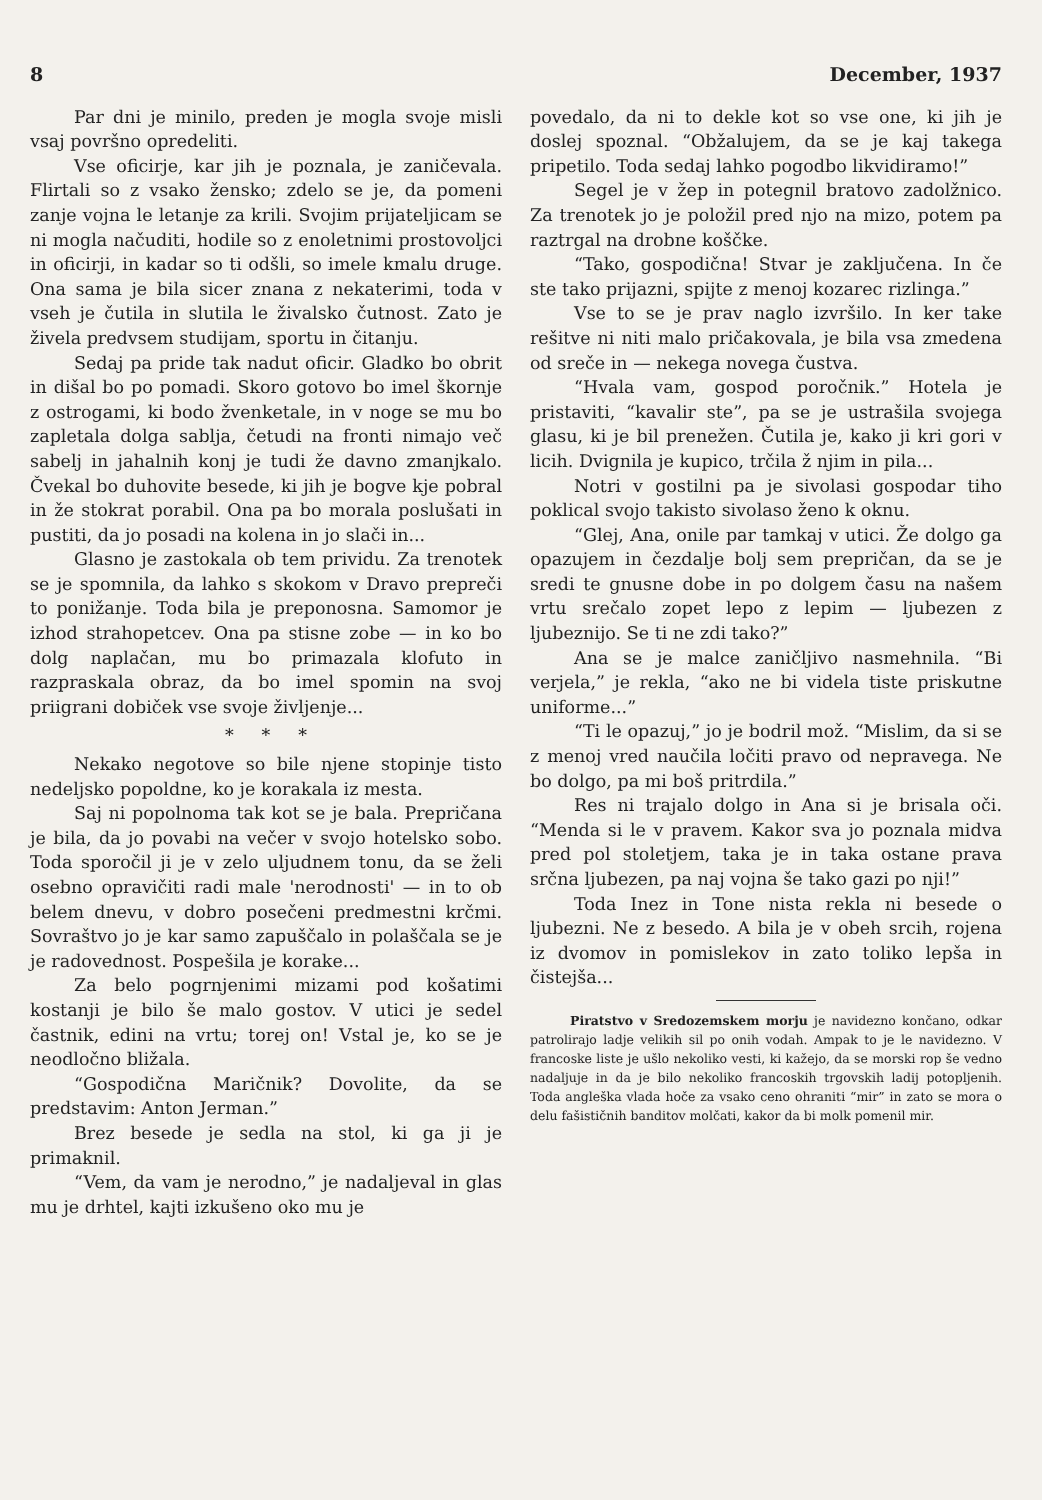8 December, 1937
Par dni je minilo, preden je mogla svoje misli vsaj površno opredeliti.
Vse oficirje, kar jih je poznala, je zaničevala. Flirtali so z vsako žensko; zdelo se je, da pomeni zanje vojna le letanje za krili. Svojim prijateljicam se ni mogla načuditi, hodile so z enoletnimi prostovoljci in oficirji, in kadar so ti odšli, so imele kmalu druge. Ona sama je bila sicer znana z nekaterimi, toda v vseh je čutila in slutila le živalsko čutnost. Zato je živela predvsem studijam, sportu in čitanju.
Sedaj pa pride tak nadut oficir. Gladko bo obrit in dišal bo po pomadi. Skoro gotovo bo imel škornje z ostrogami, ki bodo žvenketale, in v noge se mu bo zapletala dolga sablja, četudi na fronti nimajo več sabelj in jahalnih konj je tudi že davno zmanjkalo. Čvekal bo duhovite besede, ki jih je bogve kje pobral in že stokrat porabil. Ona pa bo morala poslušati in pustiti, da jo posadi na kolena in jo slači in...
Glasno je zastokala ob tem prividu. Za trenotek se je spomnila, da lahko s skokom v Dravo prepreči to ponižanje. Toda bila je preponosna. Samomor je izhod strahopetcev. Ona pa stisne zobe — in ko bo dolg naplačan, mu bo primazala klofuto in razpraskala obraz, da bo imel spomin na svoj priigrani dobiček vse svoje življenje...
* * *
Nekako negotove so bile njene stopinje tisto nedeljsko popoldne, ko je korakala iz mesta.
Saj ni popolnoma tak kot se je bala. Prepričana je bila, da jo povabi na večer v svojo hotelsko sobo. Toda sporočil ji je v zelo uljudnem tonu, da se želi osebno opravičiti radi male 'nerodnosti' — in to ob belem dnevu, v dobro posečeni predmestni krčmi. Sovraštvo jo je kar samo zapuščalo in polaščala se je je radovednost. Pospešila je korake...
Za belo pogrnjenimi mizami pod košatimi kostanji je bilo še malo gostov. V utici je sedel častnik, edini na vrtu; torej on! Vstal je, ko se je neodločno bližala.
“Gospodična Maričnik? Dovolite, da se predstavim: Anton Jerman.”
Brez besede je sedla na stol, ki ga ji je primaknil.
“Vem, da vam je nerodno,” je nadaljeval in glas mu je drhtel, kajti izkušeno oko mu je
povedalo, da ni to dekle kot so vse one, ki jih je doslej spoznal. “Obžalujem, da se je kaj takega pripetilo. Toda sedaj lahko pogodbo likvidiramo!”
Segel je v žep in potegnil bratovo zadolžnico. Za trenotek jo je položil pred njo na mizo, potem pa raztrgal na drobne koščke.
“Tako, gospodična! Stvar je zaključena. In če ste tako prijazni, spijte z menoj kozarec rizlinga.”
Vse to se je prav naglo izvršilo. In ker take rešitve ni niti malo pričakovala, je bila vsa zmedena od sreče in — nekega novega čustva.
“Hvala vam, gospod poročnik.” Hotela je pristaviti, “kavalir ste”, pa se je ustrašila svojega glasu, ki je bil prenežen. Čutila je, kako ji kri gori v licih. Dvignila je kupico, trčila ž njim in pila...
Notri v gostilni pa je sivolasi gospodar tiho poklical svojo takisto sivolaso ženo k oknu.
“Glej, Ana, onile par tamkaj v utici. Že dolgo ga opazujem in čezdalje bolj sem prepričan, da se je sredi te gnusne dobe in po dolgem času na našem vrtu srečalo zopet lepo z lepim — ljubezen z ljubeznijo. Se ti ne zdi tako?”
Ana se je malce zaničljivo nasmehnila. “Bi verjela,” je rekla, “ako ne bi videla tiste priskutne uniforme...”
“Ti le opazuj,” jo je bodril mož. “Mislim, da si se z menoj vred naučila ločiti pravo od nepravega. Ne bo dolgo, pa mi boš pritrdila.”
Res ni trajalo dolgo in Ana si je brisala oči. “Menda si le v pravem. Kakor sva jo poznala midva pred pol stoletjem, taka je in taka ostane prava srčna ljubezen, pa naj vojna še tako gazi po nji!”
Toda Inez in Tone nista rekla ni besede o ljubezni. Ne z besedo. A bila je v obeh srcih, rojena iz dvomov in pomislekov in zato toliko lepša in čistejša...
Piratstvo v Sredozemskem morju je navidezno končano, odkar patrolirajo ladje velikih sil po onih vodah. Ampak to je le navidezno. V francoske liste je ušlo nekoliko vesti, ki kažejo, da se morski rop še vedno nadaljuje in da je bilo nekoliko francoskih trgovskih ladij potopljenih. Toda angleška vlada hoče za vsako ceno ohraniti “mir” in zato se mora o delu fašističnih banditov molčati, kakor da bi molk pomenil mir.